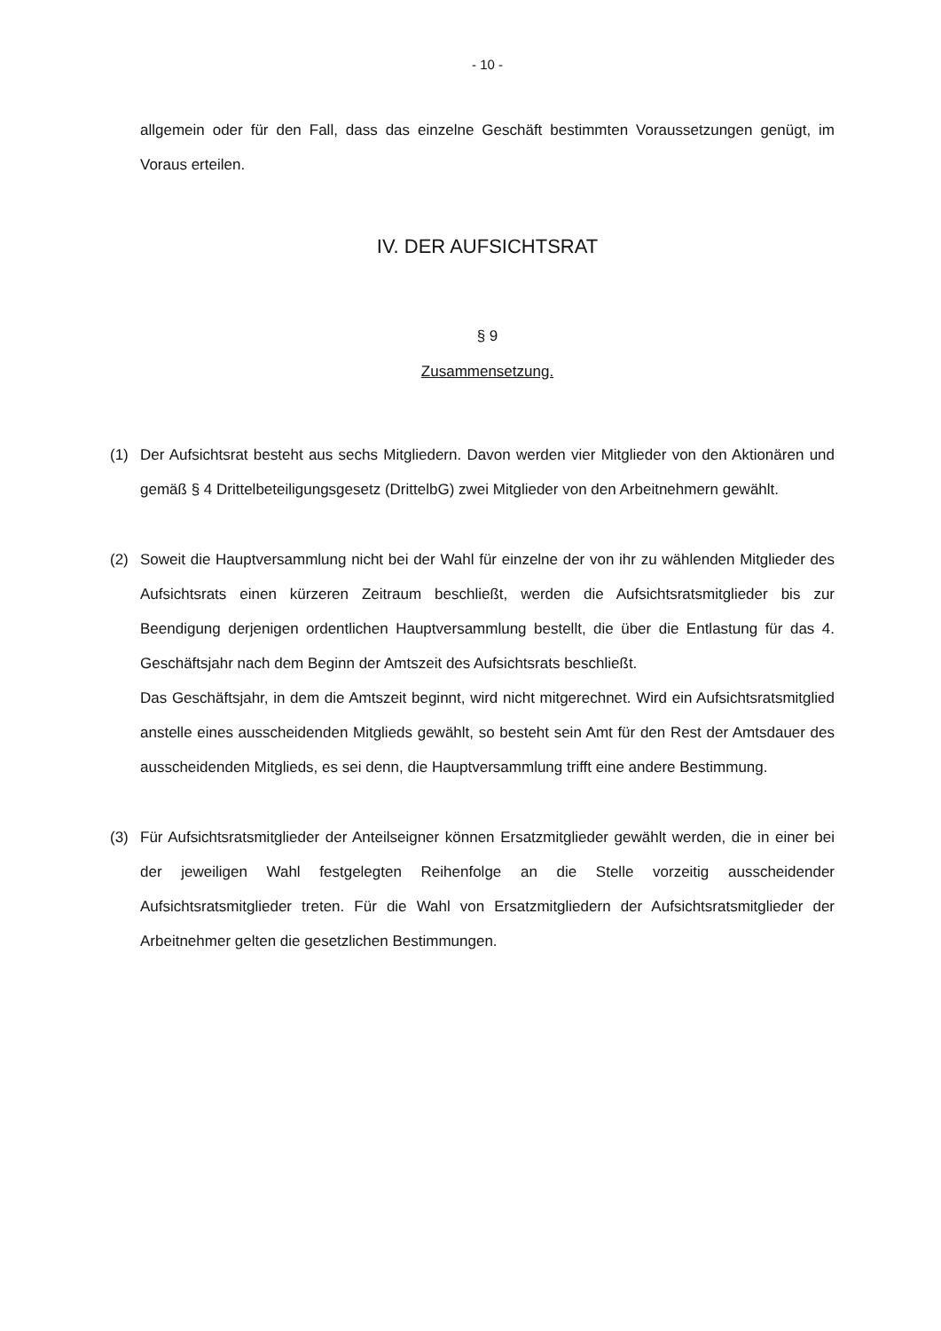- 10 -
allgemein oder für den Fall, dass das einzelne Geschäft bestimmten Voraussetzungen genügt, im Voraus erteilen.
IV. DER AUFSICHTSRAT
§ 9
Zusammensetzung.
(1) Der Aufsichtsrat besteht aus sechs Mitgliedern. Davon werden vier Mitglieder von den Aktionären und gemäß § 4 Drittelbeteiligungsgesetz (DrittelbG) zwei Mitglieder von den Arbeitnehmern gewählt.
(2) Soweit die Hauptversammlung nicht bei der Wahl für einzelne der von ihr zu wählenden Mitglieder des Aufsichtsrats einen kürzeren Zeitraum beschließt, werden die Aufsichtsratsmitglieder bis zur Beendigung derjenigen ordentlichen Hauptversammlung bestellt, die über die Entlastung für das 4. Geschäftsjahr nach dem Beginn der Amtszeit des Aufsichtsrats beschließt.
Das Geschäftsjahr, in dem die Amtszeit beginnt, wird nicht mitgerechnet. Wird ein Aufsichtsratsmitglied anstelle eines ausscheidenden Mitglieds gewählt, so besteht sein Amt für den Rest der Amtsdauer des ausscheidenden Mitglieds, es sei denn, die Hauptversammlung trifft eine andere Bestimmung.
(3) Für Aufsichtsratsmitglieder der Anteilseigner können Ersatzmitglieder gewählt werden, die in einer bei der jeweiligen Wahl festgelegten Reihenfolge an die Stelle vorzeitig ausscheidender Aufsichtsratsmitglieder treten. Für die Wahl von Ersatzmitgliedern der Aufsichtsratsmitglieder der Arbeitnehmer gelten die gesetzlichen Bestimmungen.